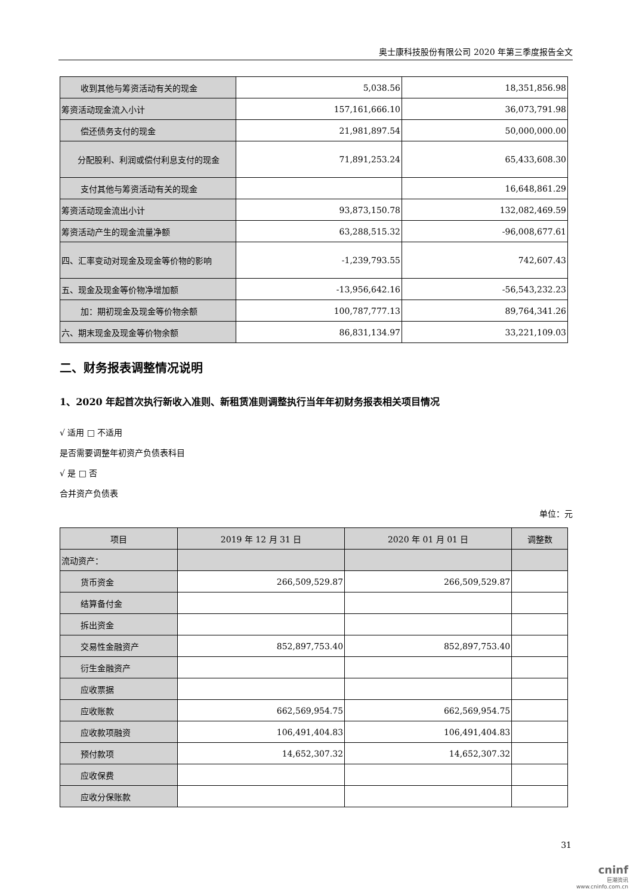奥士康科技股份有限公司 2020 年第三季度报告全文
| 收到其他与筹资活动有关的现金 | 5,038.56 | 18,351,856.98 |
| 筹资活动现金流入小计 | 157,161,666.10 | 36,073,791.98 |
| 偿还债务支付的现金 | 21,981,897.54 | 50,000,000.00 |
| 分配股利、利润或偿付利息支付的现金 | 71,891,253.24 | 65,433,608.30 |
| 支付其他与筹资活动有关的现金 | | 16,648,861.29 |
| 筹资活动现金流出小计 | 93,873,150.78 | 132,082,469.59 |
| 筹资活动产生的现金流量净额 | 63,288,515.32 | -96,008,677.61 |
| 四、汇率变动对现金及现金等价物的影响 | -1,239,793.55 | 742,607.43 |
| 五、现金及现金等价物净增加额 | -13,956,642.16 | -56,543,232.23 |
| 加：期初现金及现金等价物余额 | 100,787,777.13 | 89,764,341.26 |
| 六、期末现金及现金等价物余额 | 86,831,134.97 | 33,221,109.03 |
二、财务报表调整情况说明
1、2020 年起首次执行新收入准则、新租赁准则调整执行当年年初财务报表相关项目情况
√ 适用 □ 不适用
是否需要调整年初资产负债表科目
√ 是 □ 否
合并资产负债表
单位：元
| 项目 | 2019 年 12 月 31 日 | 2020 年 01 月 01 日 | 调整数 |
| --- | --- | --- | --- |
| 流动资产： | | | |
| 货币资金 | 266,509,529.87 | 266,509,529.87 | |
| 结算备付金 | | | |
| 拆出资金 | | | |
| 交易性金融资产 | 852,897,753.40 | 852,897,753.40 | |
| 衍生金融资产 | | | |
| 应收票据 | | | |
| 应收账款 | 662,569,954.75 | 662,569,954.75 | |
| 应收款项融资 | 106,491,404.83 | 106,491,404.83 | |
| 预付款项 | 14,652,307.32 | 14,652,307.32 | |
| 应收保费 | | | |
| 应收分保账款 | | | |
31
cninf
巨潮资讯
www.cninfo.com.cn